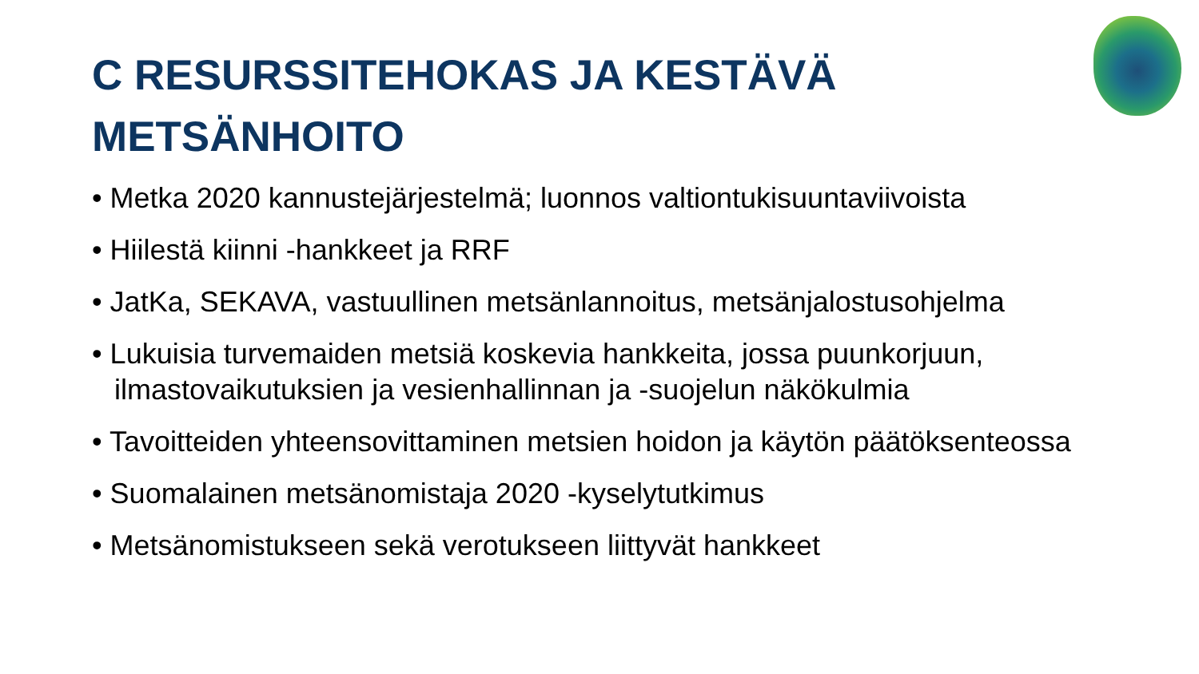C RESURSSITEHOKAS JA KESTÄVÄ
METSÄNHOITO
• Metka 2020 kannustejärjestelmä; luonnos valtiontukisuuntaviivoista
• Hiilestä kiinni -hankkeet ja RRF
• JatKa, SEKAVA, vastuullinen metsänlannoitus, metsänjalostusohjelma
• Lukuisia turvemaiden metsiä koskevia hankkeita, jossa puunkorjuun, ilmastovaikutuksien ja vesienhallinnan ja -suojelun näkökulmia
• Tavoitteiden yhteensovittaminen metsien hoidon ja käytön päätöksenteossa
• Suomalainen metsänomistaja 2020 -kyselytutkimus
• Metsänomistukseen sekä verotukseen liittyvät hankkeet